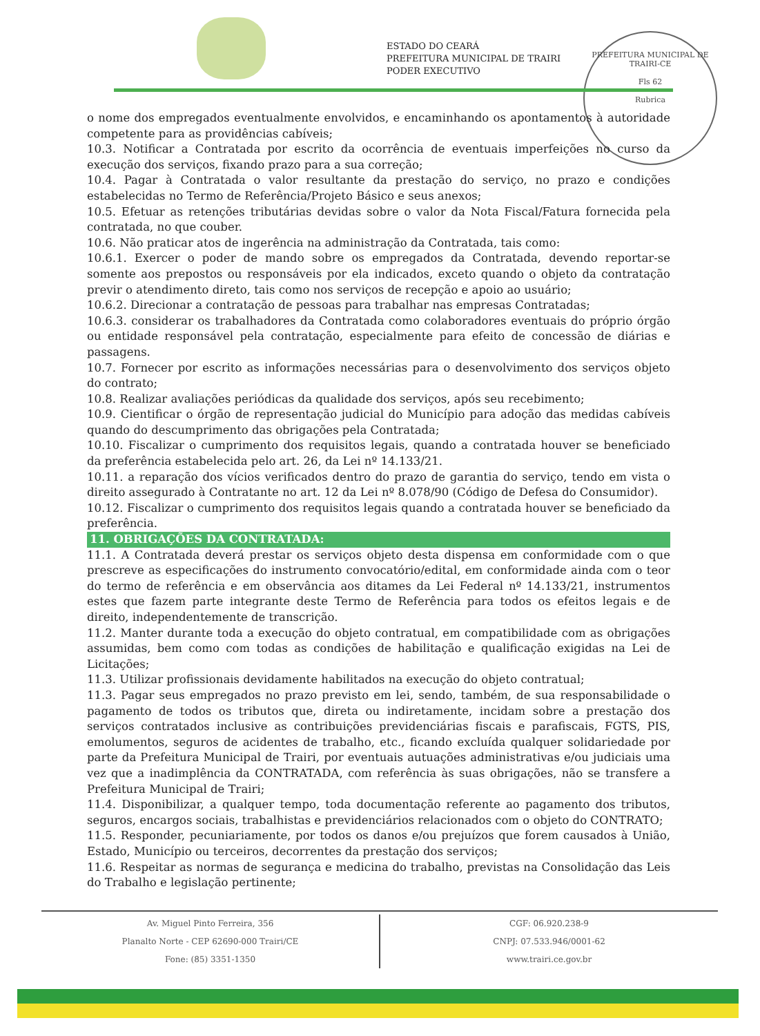ESTADO DO CEARÁ
PREFEITURA MUNICIPAL DE TRAIRI
PODER EXECUTIVO
PREFEITURA MUNICIPAL DE TRAIRI-CE
Fls 62
Rubrica
o nome dos empregados eventualmente envolvidos, e encaminhando os apontamentos à autoridade competente para as providências cabíveis;
10.3. Notificar a Contratada por escrito da ocorrência de eventuais imperfeições no curso da execução dos serviços, fixando prazo para a sua correção;
10.4. Pagar à Contratada o valor resultante da prestação do serviço, no prazo e condições estabelecidas no Termo de Referência/Projeto Básico e seus anexos;
10.5. Efetuar as retenções tributárias devidas sobre o valor da Nota Fiscal/Fatura fornecida pela contratada, no que couber.
10.6. Não praticar atos de ingerência na administração da Contratada, tais como:
10.6.1. Exercer o poder de mando sobre os empregados da Contratada, devendo reportar-se somente aos prepostos ou responsáveis por ela indicados, exceto quando o objeto da contratação previr o atendimento direto, tais como nos serviços de recepção e apoio ao usuário;
10.6.2. Direcionar a contratação de pessoas para trabalhar nas empresas Contratadas;
10.6.3. considerar os trabalhadores da Contratada como colaboradores eventuais do próprio órgão ou entidade responsável pela contratação, especialmente para efeito de concessão de diárias e passagens.
10.7. Fornecer por escrito as informações necessárias para o desenvolvimento dos serviços objeto do contrato;
10.8. Realizar avaliações periódicas da qualidade dos serviços, após seu recebimento;
10.9. Cientificar o órgão de representação judicial do Município para adoção das medidas cabíveis quando do descumprimento das obrigações pela Contratada;
10.10. Fiscalizar o cumprimento dos requisitos legais, quando a contratada houver se beneficiado da preferência estabelecida pelo art. 26, da Lei nº 14.133/21.
10.11. a reparação dos vícios verificados dentro do prazo de garantia do serviço, tendo em vista o direito assegurado à Contratante no art. 12 da Lei nº 8.078/90 (Código de Defesa do Consumidor).
10.12. Fiscalizar o cumprimento dos requisitos legais quando a contratada houver se beneficiado da preferência.
11. OBRIGAÇÕES DA CONTRATADA:
11.1. A Contratada deverá prestar os serviços objeto desta dispensa em conformidade com o que prescreve as especificações do instrumento convocatório/edital, em conformidade ainda com o teor do termo de referência e em observância aos ditames da Lei Federal nº 14.133/21, instrumentos estes que fazem parte integrante deste Termo de Referência para todos os efeitos legais e de direito, independentemente de transcrição.
11.2. Manter durante toda a execução do objeto contratual, em compatibilidade com as obrigações assumidas, bem como com todas as condições de habilitação e qualificação exigidas na Lei de Licitações;
11.3. Utilizar profissionais devidamente habilitados na execução do objeto contratual;
11.3. Pagar seus empregados no prazo previsto em lei, sendo, também, de sua responsabilidade o pagamento de todos os tributos que, direta ou indiretamente, incidam sobre a prestação dos serviços contratados inclusive as contribuições previdenciárias fiscais e parafiscais, FGTS, PIS, emolumentos, seguros de acidentes de trabalho, etc., ficando excluída qualquer solidariedade por parte da Prefeitura Municipal de Trairi, por eventuais autuações administrativas e/ou judiciais uma vez que a inadimplência da CONTRATADA, com referência às suas obrigações, não se transfere a Prefeitura Municipal de Trairi;
11.4. Disponibilizar, a qualquer tempo, toda documentação referente ao pagamento dos tributos, seguros, encargos sociais, trabalhistas e previdenciários relacionados com o objeto do CONTRATO;
11.5. Responder, pecuniariamente, por todos os danos e/ou prejuízos que forem causados à União, Estado, Município ou terceiros, decorrentes da prestação dos serviços;
11.6. Respeitar as normas de segurança e medicina do trabalho, previstas na Consolidação das Leis do Trabalho e legislação pertinente;
Av. Miguel Pinto Ferreira, 356
Planalto Norte - CEP 62690-000 Trairi/CE
Fone: (85) 3351-1350
CGF: 06.920.238-9
CNPJ: 07.533.946/0001-62
www.trairi.ce.gov.br